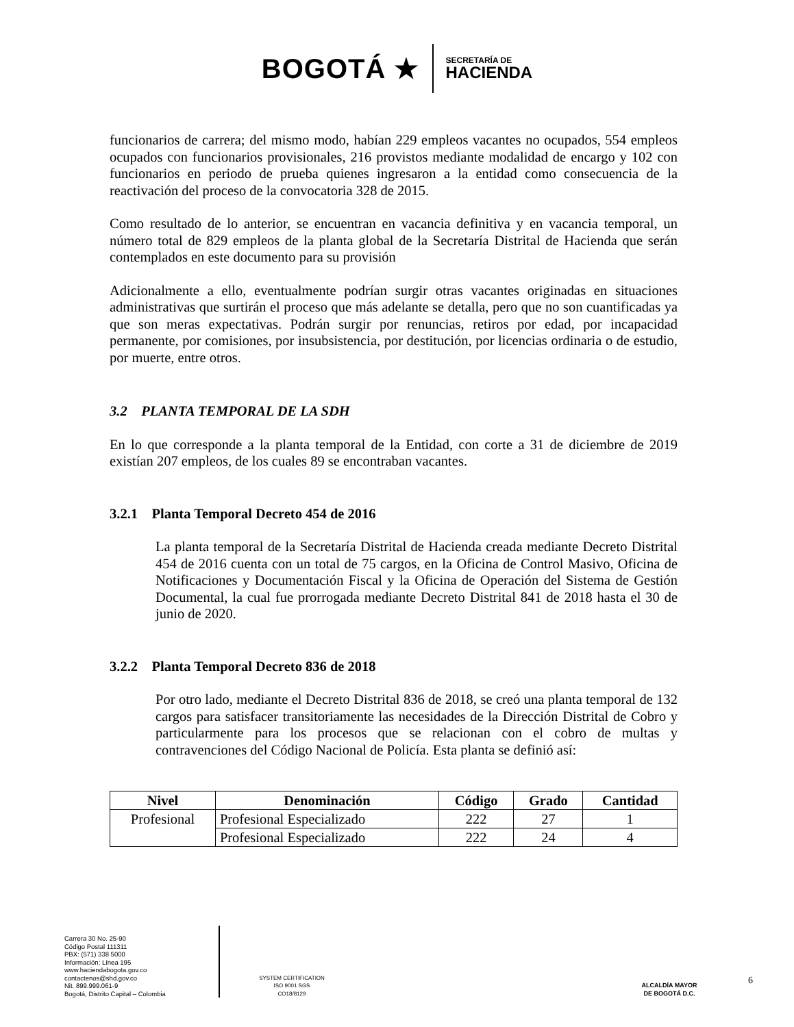BOGOTÁ ★
SECRETARÍA DE
HACIENDA
funcionarios de carrera; del mismo modo, habían 229 empleos vacantes no ocupados, 554 empleos ocupados con funcionarios provisionales, 216 provistos mediante modalidad de encargo y 102 con funcionarios en periodo de prueba quienes ingresaron a la entidad como consecuencia de la reactivación del proceso de la convocatoria 328 de 2015.
Como resultado de lo anterior, se encuentran en vacancia definitiva y en vacancia temporal, un número total de 829 empleos de la planta global de la Secretaría Distrital de Hacienda que serán contemplados en este documento para su provisión
Adicionalmente a ello, eventualmente podrían surgir otras vacantes originadas en situaciones administrativas que surtirán el proceso que más adelante se detalla, pero que no son cuantificadas ya que son meras expectativas. Podrán surgir por renuncias, retiros por edad, por incapacidad permanente, por comisiones, por insubsistencia, por destitución, por licencias ordinaria o de estudio, por muerte, entre otros.
3.2 PLANTA TEMPORAL DE LA SDH
En lo que corresponde a la planta temporal de la Entidad, con corte a 31 de diciembre de 2019 existían 207 empleos, de los cuales 89 se encontraban vacantes.
3.2.1 Planta Temporal Decreto 454 de 2016
La planta temporal de la Secretaría Distrital de Hacienda creada mediante Decreto Distrital 454 de 2016 cuenta con un total de 75 cargos, en la Oficina de Control Masivo, Oficina de Notificaciones y Documentación Fiscal y la Oficina de Operación del Sistema de Gestión Documental, la cual fue prorrogada mediante Decreto Distrital 841 de 2018 hasta el 30 de junio de 2020.
3.2.2 Planta Temporal Decreto 836 de 2018
Por otro lado, mediante el Decreto Distrital 836 de 2018, se creó una planta temporal de 132 cargos para satisfacer transitoriamente las necesidades de la Dirección Distrital de Cobro y particularmente para los procesos que se relacionan con el cobro de multas y contravenciones del Código Nacional de Policía. Esta planta se definió así:
| Nivel | Denominación | Código | Grado | Cantidad |
| --- | --- | --- | --- | --- |
| Profesional | Profesional Especializado | 222 | 27 | 1 |
| | Profesional Especializado | 222 | 24 | 4 |
Carrera 30 No. 25-90
Código Postal 111311
PBX: (571) 338 5000
Información: Línea 195
www.haciendabogota.gov.co
contactenos@shd.gov.co
Nit. 899.999.061-9
Bogotá, Distrito Capital – Colombia
SYSTEM CERTIFICATION ISO 9001 SGS
CO18/8129
ALCALDÍA MAYOR
DE BOGOTÁ D.C.
6